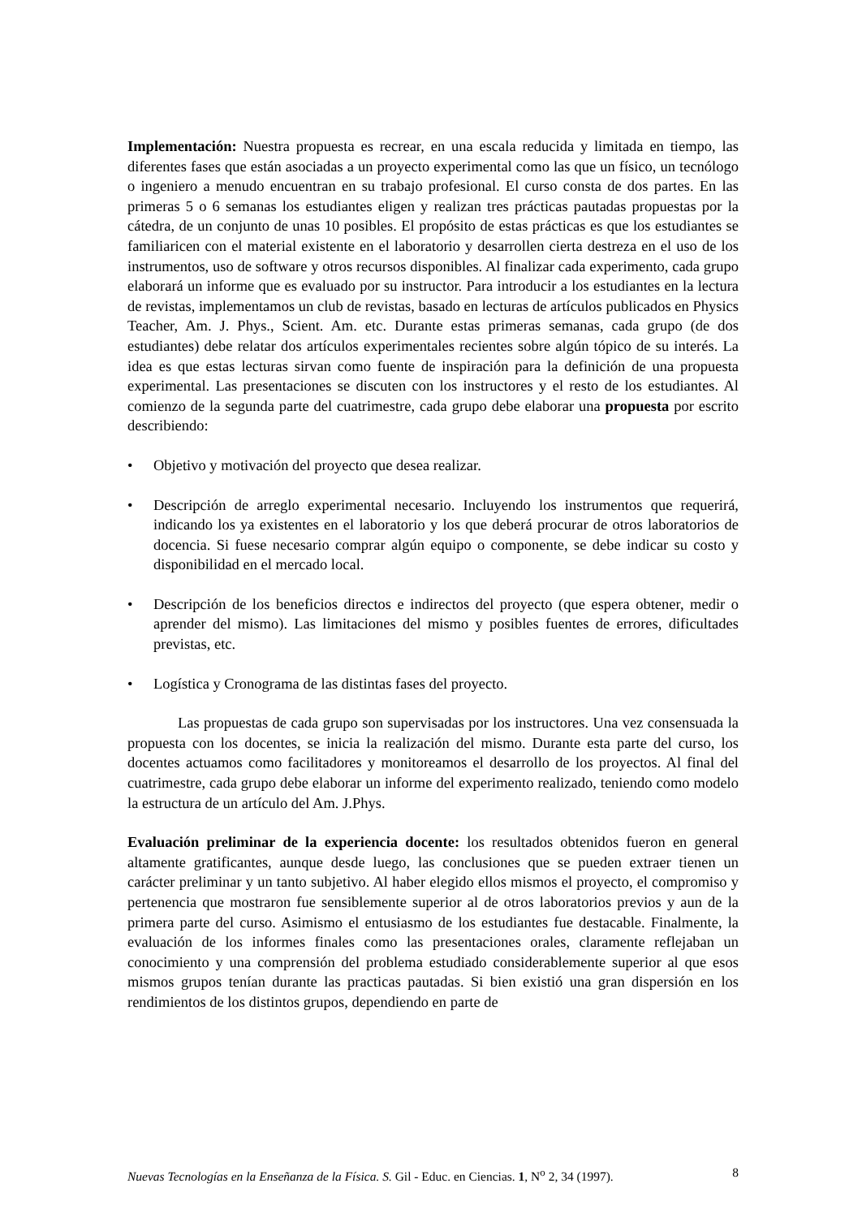Implementación: Nuestra propuesta es recrear, en una escala reducida y limitada en tiempo, las diferentes fases que están asociadas a un proyecto experimental como las que un físico, un tecnólogo o ingeniero a menudo encuentran en su trabajo profesional. El curso consta de dos partes. En las primeras 5 o 6 semanas los estudiantes eligen y realizan tres prácticas pautadas propuestas por la cátedra, de un conjunto de unas 10 posibles. El propósito de estas prácticas es que los estudiantes se familiaricen con el material existente en el laboratorio y desarrollen cierta destreza en el uso de los instrumentos, uso de software y otros recursos disponibles. Al finalizar cada experimento, cada grupo elaborará un informe que es evaluado por su instructor. Para introducir a los estudiantes en la lectura de revistas, implementamos un club de revistas, basado en lecturas de artículos publicados en Physics Teacher, Am. J. Phys., Scient. Am. etc. Durante estas primeras semanas, cada grupo (de dos estudiantes) debe relatar dos artículos experimentales recientes sobre algún tópico de su interés. La idea es que estas lecturas sirvan como fuente de inspiración para la definición de una propuesta experimental. Las presentaciones se discuten con los instructores y el resto de los estudiantes. Al comienzo de la segunda parte del cuatrimestre, cada grupo debe elaborar una propuesta por escrito describiendo:
• Objetivo y motivación del proyecto que desea realizar.
• Descripción de arreglo experimental necesario. Incluyendo los instrumentos que requerirá, indicando los ya existentes en el laboratorio y los que deberá procurar de otros laboratorios de docencia. Si fuese necesario comprar algún equipo o componente, se debe indicar su costo y disponibilidad en el mercado local.
• Descripción de los beneficios directos e indirectos del proyecto (que espera obtener, medir o aprender del mismo). Las limitaciones del mismo y posibles fuentes de errores, dificultades previstas, etc.
• Logística y Cronograma de las distintas fases del proyecto.
Las propuestas de cada grupo son supervisadas por los instructores. Una vez consensuada la propuesta con los docentes, se inicia la realización del mismo. Durante esta parte del curso, los docentes actuamos como facilitadores y monitoreamos el desarrollo de los proyectos. Al final del cuatrimestre, cada grupo debe elaborar un informe del experimento realizado, teniendo como modelo la estructura de un artículo del Am. J.Phys.
Evaluación preliminar de la experiencia docente: los resultados obtenidos fueron en general altamente gratificantes, aunque desde luego, las conclusiones que se pueden extraer tienen un carácter preliminar y un tanto subjetivo. Al haber elegido ellos mismos el proyecto, el compromiso y pertenencia que mostraron fue sensiblemente superior al de otros laboratorios previos y aun de la primera parte del curso. Asimismo el entusiasmo de los estudiantes fue destacable. Finalmente, la evaluación de los informes finales como las presentaciones orales, claramente reflejaban un conocimiento y una comprensión del problema estudiado considerablemente superior al que esos mismos grupos tenían durante las practicas pautadas. Si bien existió una gran dispersión en los rendimientos de los distintos grupos, dependiendo en parte de
Nuevas Tecnologías en la Enseñanza de la Física. S. Gil - Educ. en Ciencias. 1, N<sup>o</sup> 2, 34 (1997). 8